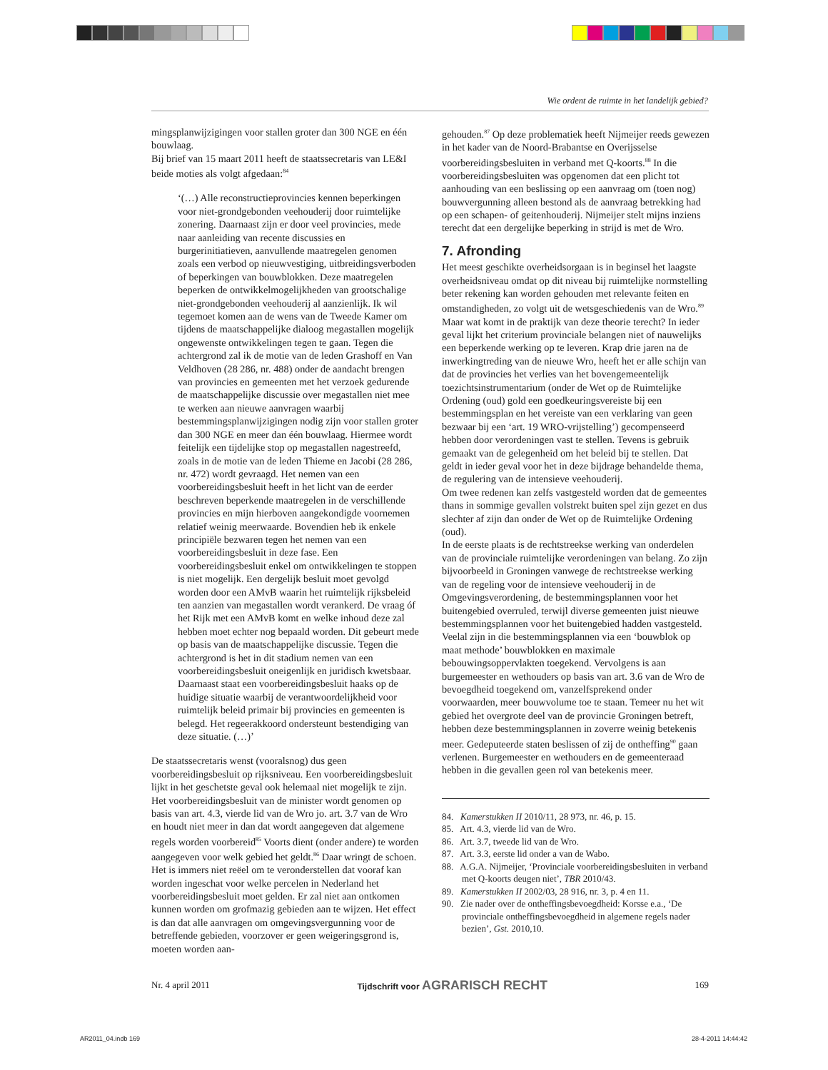Wie ordent de ruimte in het landelijk gebied?
mingsplanwijzigingen voor stallen groter dan 300 NGE en één bouwlaag.
Bij brief van 15 maart 2011 heeft de staatssecretaris van LE&I beide moties als volgt afgedaan:<sup>84</sup>
‘(…) Alle reconstructieprovincies kennen beperkingen voor niet-grondgebonden veehouderij door ruimtelijke zonering. Daarnaast zijn er door veel provincies, mede naar aanleiding van recente discussies en burgerinitiatieven, aanvullende maatregelen genomen zoals een verbod op nieuwvestiging, uitbreidingsverboden of beperkingen van bouwblokken. Deze maatregelen beperken de ontwikkelmogelijkheden van grootschalige niet-grondgebonden veehouderij al aanzienlijk. Ik wil tegemoet komen aan de wens van de Tweede Kamer om tijdens de maatschappelijke dialoog megastallen mogelijk ongewenste ontwikkelingen tegen te gaan. Tegen die achtergrond zal ik de motie van de leden Grashoff en Van Veldhoven (28 286, nr. 488) onder de aandacht brengen van provincies en gemeenten met het verzoek gedurende de maatschappelijke discussie over megastallen niet mee te werken aan nieuwe aanvragen waarbij bestemmingsplanwijzigingen nodig zijn voor stallen groter dan 300 NGE en meer dan één bouwlaag. Hiermee wordt feitelijk een tijdelijke stop op megastallen nagestreefd, zoals in de motie van de leden Thieme en Jacobi (28 286, nr. 472) wordt gevraagd. Het nemen van een voorbereidingsbesluit heeft in het licht van de eerder beschreven beperkende maatregelen in de verschillende provincies en mijn hierboven aangekondigde voornemen relatief weinig meerwaarde. Bovendien heb ik enkele principiële bezwaren tegen het nemen van een voorbereidingsbesluit in deze fase. Een voorbereidingsbesluit enkel om ontwikkelingen te stoppen is niet mogelijk. Een dergelijk besluit moet gevolgd worden door een AMvB waarin het ruimtelijk rijksbeleid ten aanzien van megastallen wordt verankerd. De vraag óf het Rijk met een AMvB komt en welke inhoud deze zal hebben moet echter nog bepaald worden. Dit gebeurt mede op basis van de maatschappelijke discussie. Tegen die achtergrond is het in dit stadium nemen van een voorbereidingsbesluit oneigenlijk en juridisch kwetsbaar. Daarnaast staat een voorbereidingsbesluit haaks op de huidige situatie waarbij de verantwoordelijkheid voor ruimtelijk beleid primair bij provincies en gemeenten is belegd. Het regeerakkoord ondersteunt bestendiging van deze situatie. (…)’
De staatssecretaris wenst (vooralsnog) dus geen voorbereidingsbesluit op rijksniveau. Een voorbereidingsbesluit lijkt in het geschetste geval ook helemaal niet mogelijk te zijn. Het voorbereidingsbesluit van de minister wordt genomen op basis van art. 4.3, vierde lid van de Wro jo. art. 3.7 van de Wro en houdt niet meer in dan dat wordt aangegeven dat algemene regels worden voorbereid<sup>85</sup> Voorts dient (onder andere) te worden aangegeven voor welk gebied het geldt.<sup>86</sup> Daar wringt de schoen. Het is immers niet reëel om te veronderstellen dat vooraf kan worden ingeschat voor welke percelen in Nederland het voorbereidingsbesluit moet gelden. Er zal niet aan ontkomen kunnen worden om grofmazig gebieden aan te wijzen. Het effect is dan dat alle aanvragen om omgevingsvergunning voor de betreffende gebieden, voorzover er geen weigeringsgrond is, moeten worden aan-
gehouden.<sup>87</sup> Op deze problematiek heeft Nijmeijer reeds gewezen in het kader van de Noord-Brabantse en Overijsselse voorbereidingsbesluiten in verband met Q-koorts.<sup>88</sup> In die voorbereidingsbesluiten was opgenomen dat een plicht tot aanhouding van een beslissing op een aanvraag om (toen nog) bouwvergunning alleen bestond als de aanvraag betrekking had op een schapen- of geitenhouderij. Nijmeijer stelt mijns inziens terecht dat een dergelijke beperking in strijd is met de Wro.
7. Afronding
Het meest geschikte overheidsorgaan is in beginsel het laagste overheidsniveau omdat op dit niveau bij ruimtelijke normstelling beter rekening kan worden gehouden met relevante feiten en omstandigheden, zo volgt uit de wetsgeschiedenis van de Wro.<sup>89</sup> Maar wat komt in de praktijk van deze theorie terecht? In ieder geval lijkt het criterium provinciale belangen niet of nauwelijks een beperkende werking op te leveren. Krap drie jaren na de inwerkingtreding van de nieuwe Wro, heeft het er alle schijn van dat de provincies het verlies van het bovengemeentelijk toezichtsinstrumentarium (onder de Wet op de Ruimtelijke Ordening (oud) gold een goedkeuringsvereiste bij een bestemmingsplan en het vereiste van een verklaring van geen bezwaar bij een ‘art. 19 WRO-vrijstelling’) gecompenseerd hebben door verordeningen vast te stellen. Tevens is gebruik gemaakt van de gelegenheid om het beleid bij te stellen. Dat geldt in ieder geval voor het in deze bijdrage behandelde thema, de regulering van de intensieve veehouderij.
Om twee redenen kan zelfs vastgesteld worden dat de gemeentes thans in sommige gevallen volstrekt buiten spel zijn gezet en dus slechter af zijn dan onder de Wet op de Ruimtelijke Ordening (oud).
In de eerste plaats is de rechtstreekse werking van onderdelen van de provinciale ruimtelijke verordeningen van belang. Zo zijn bijvoorbeeld in Groningen vanwege de rechtstreekse werking van de regeling voor de intensieve veehouderij in de Omgevingsverordening, de bestemmingsplannen voor het buitengebied overruled, terwijl diverse gemeenten juist nieuwe bestemmingsplannen voor het buitengebied hadden vastgesteld. Veelal zijn in die bestemmingsplannen via een ‘bouwblok op maat methode’ bouwblokken en maximale bebouwingsoppervlakten toegekend. Vervolgens is aan burgemeester en wethouders op basis van art. 3.6 van de Wro de bevoegdheid toegekend om, vanzelfsprekend onder voorwaarden, meer bouwvolume toe te staan. Temeer nu het wit gebied het overgrote deel van de provincie Groningen betreft, hebben deze bestemmingsplannen in zoverre weinig betekenis meer. Gedeputeerde staten beslissen of zij de ontheffing<sup>90</sup> gaan verlenen. Burgemeester en wethouders en de gemeenteraad hebben in die gevallen geen rol van betekenis meer.
84. Kamerstukken II 2010/11, 28 973, nr. 46, p. 15.
85. Art. 4.3, vierde lid van de Wro.
86. Art. 3.7, tweede lid van de Wro.
87. Art. 3.3, eerste lid onder a van de Wabo.
88. A.G.A. Nijmeijer, ‘Provinciale voorbereidingsbesluiten in verband met Q-koorts deugen niet’, TBR 2010/43.
89. Kamerstukken II 2002/03, 28 916, nr. 3, p. 4 en 11.
90. Zie nader over de ontheffingsbevoegdheid: Korsse e.a., ‘De provinciale ontheffingsbevoegdheid in algemene regels nader bezien’, Gst. 2010,10.
Nr. 4 april 2011 Tijdschrift voor AGRARISCH RECHT 169
AR2011_04.indb 169 28-4-2011 14:44:42